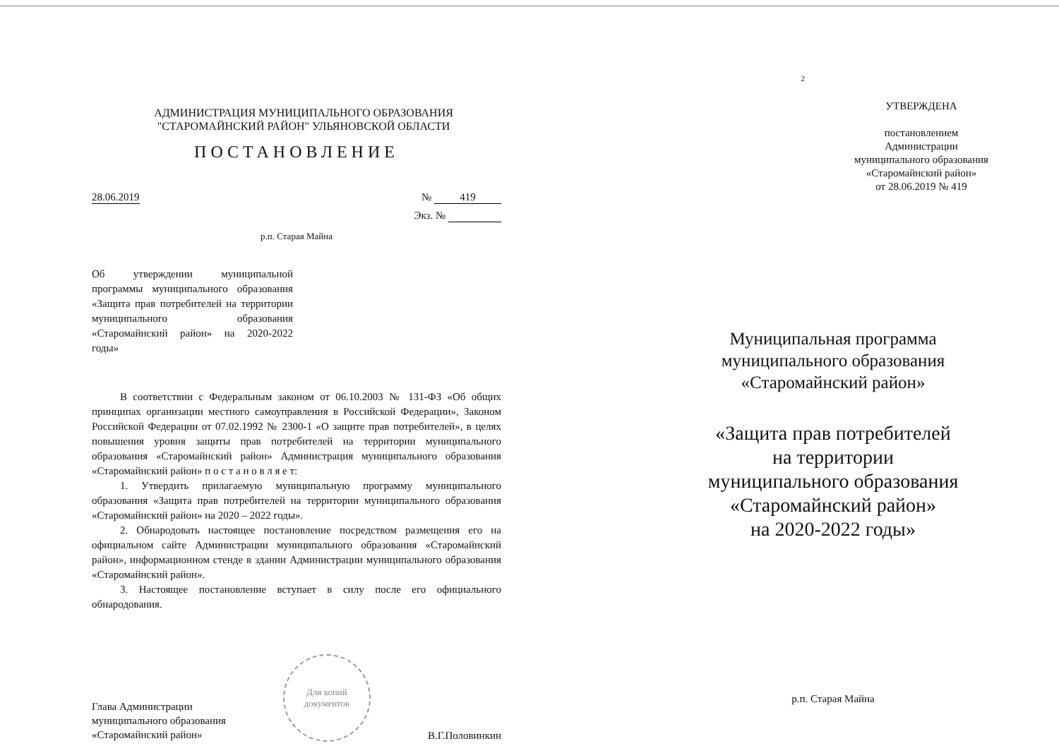АДМИНИСТРАЦИЯ МУНИЦИПАЛЬНОГО ОБРАЗОВАНИЯ
"СТАРОМАЙНСКИЙ РАЙОН" УЛЬЯНОВСКОЙ ОБЛАСТИ
ПОСТАНОВЛЕНИЕ
28.06.2019 № 419
Экз. №
р.п. Старая Майна
Об утверждении муниципальной программы муниципального образования «Защита прав потребителей на территории муниципального образования «Старомайнский район» на 2020-2022 годы»
В соответствии с Федеральным законом от 06.10.2003 № 131-ФЗ «Об общих принципах организации местного самоуправления в Российской Федерации», Законом Российской Федерации от 07.02.1992 № 2300-1 «О защите прав потребителей», в целях повышения уровня защиты прав потребителей на территории муниципального образования «Старомайнский район» Администрация муниципального образования «Старомайнский район» п о с т а н о в л я е т:
1. Утвердить прилагаемую муниципальную программу муниципального образования «Защита прав потребителей на территории муниципального образования «Старомайнский район» на 2020 – 2022 годы».
2. Обнародовать настоящее постановление посредством размещения его на официальном сайте Администрации муниципального образования «Старомайнский район», информационном стенде в здании Администрации муниципального образования «Старомайнский район».
3. Настоящее постановление вступает в силу после его официального обнародования.
Глава Администрации
муниципального образования
«Старомайнский район»
Для копий
документов
В.Г.Половинкин
2
УТВЕРЖДЕНА
постановлением
Администрации
муниципального образования
«Старомайнский район»
от 28.06.2019 № 419
Муниципальная программа
муниципального образования
«Старомайнский район»
«Защита прав потребителей
на территории
муниципального образования
«Старомайнский район»
на 2020-2022 годы»
р.п. Старая Майна